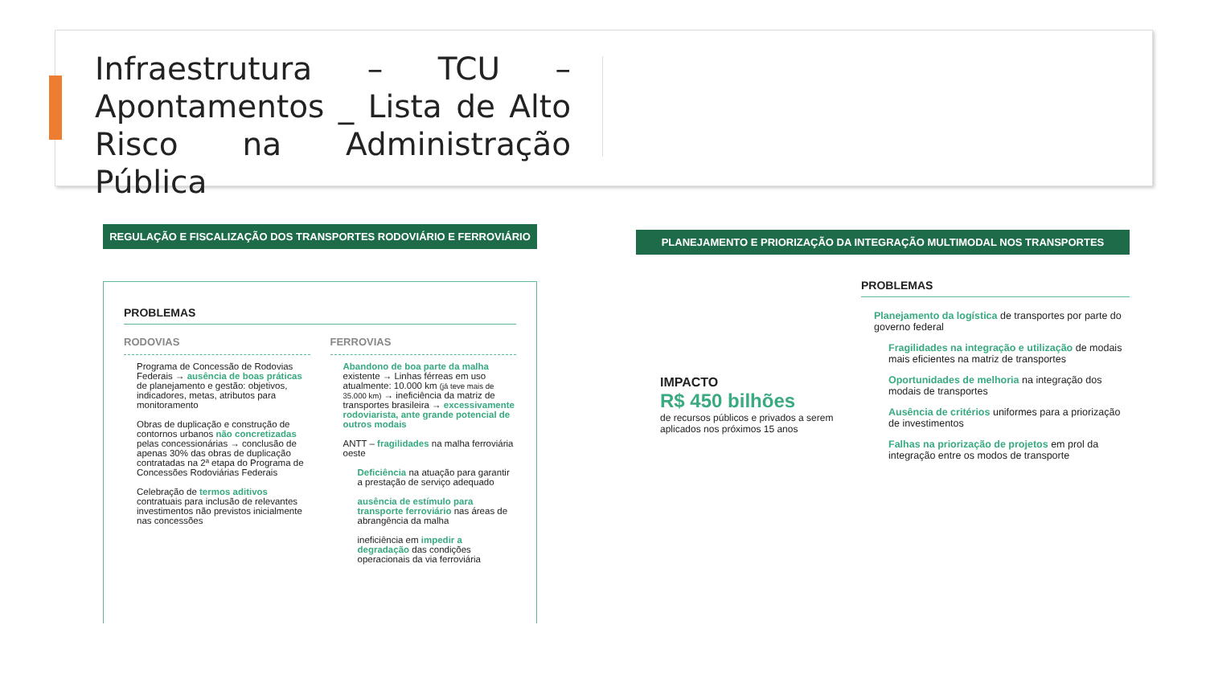Infraestrutura – TCU – Apontamentos _ Lista de Alto Risco na Administração Pública
REGULAÇÃO E FISCALIZAÇÃO DOS TRANSPORTES RODOVIÁRIO E FERROVIÁRIO
PROBLEMAS
RODOVIAS
Programa de Concessão de Rodovias Federais → ausência de boas práticas de planejamento e gestão: objetivos, indicadores, metas, atributos para monitoramento
Obras de duplicação e construção de contornos urbanos não concretizadas pelas concessionárias → conclusão de apenas 30% das obras de duplicação contratadas na 2ª etapa do Programa de Concessões Rodoviárias Federais
Celebração de termos aditivos contratuais para inclusão de relevantes investimentos não previstos inicialmente nas concessões
FERROVIAS
Abandono de boa parte da malha existente → Linhas férreas em uso atualmente: 10.000 km (já teve mais de 35.000 km) → ineficiência da matriz de transportes brasileira → excessivamente rodoviarista, ante grande potencial de outros modais
ANTT – fragilidades na malha ferroviária oeste
Deficiência na atuação para garantir a prestação de serviço adequado
ausência de estímulo para transporte ferroviário nas áreas de abrangência da malha
ineficiência em impedir a degradação das condições operacionais da via ferroviária
PLANEJAMENTO E PRIORIZAÇÃO DA INTEGRAÇÃO MULTIMODAL NOS TRANSPORTES
IMPACTO
R$ 450 bilhões
de recursos públicos e privados a serem aplicados nos próximos 15 anos
PROBLEMAS
Planejamento da logística de transportes por parte do governo federal
Fragilidades na integração e utilização de modais mais eficientes na matriz de transportes
Oportunidades de melhoria na integração dos modais de transportes
Ausência de critérios uniformes para a priorização de investimentos
Falhas na priorização de projetos em prol da integração entre os modos de transporte